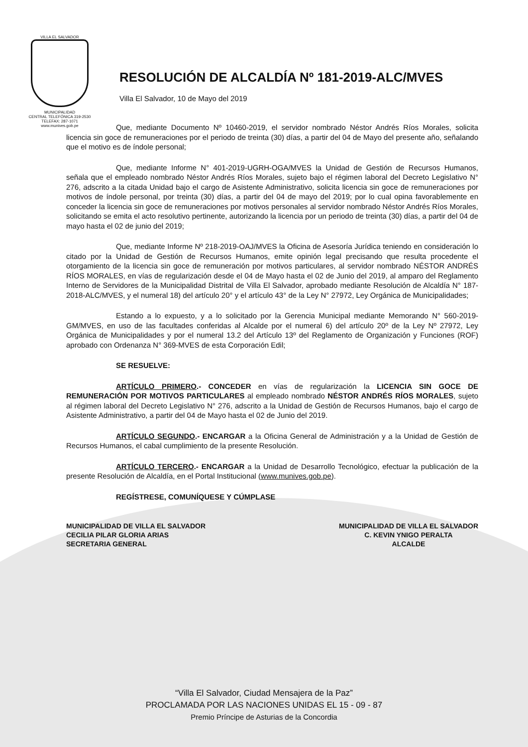VILLA EL SALVADOR
MUNICIPALIDAD
CENTRAL TELEFÓNICA 319-2530
TELEFAX: 287-1071
www.munives.gob.pe
RESOLUCIÓN DE ALCALDÍA Nº 181-2019-ALC/MVES
Villa El Salvador, 10 de Mayo del 2019
Que, mediante Documento Nº 10460-2019, el servidor nombrado Néstor Andrés Ríos Morales, solicita licencia sin goce de remuneraciones por el periodo de treinta (30) días, a partir del 04 de Mayo del presente año, señalando que el motivo es de índole personal;
Que, mediante Informe N° 401-2019-UGRH-OGA/MVES la Unidad de Gestión de Recursos Humanos, señala que el empleado nombrado Néstor Andrés Ríos Morales, sujeto bajo el régimen laboral del Decreto Legislativo N° 276, adscrito a la citada Unidad bajo el cargo de Asistente Administrativo, solicita licencia sin goce de remuneraciones por motivos de índole personal, por treinta (30) días, a partir del 04 de mayo del 2019; por lo cual opina favorablemente en conceder la licencia sin goce de remuneraciones por motivos personales al servidor nombrado Néstor Andrés Ríos Morales, solicitando se emita el acto resolutivo pertinente, autorizando la licencia por un periodo de treinta (30) días, a partir del 04 de mayo hasta el 02 de junio del 2019;
Que, mediante Informe Nº 218-2019-OAJ/MVES la Oficina de Asesoría Jurídica teniendo en consideración lo citado por la Unidad de Gestión de Recursos Humanos, emite opinión legal precisando que resulta procedente el otorgamiento de la licencia sin goce de remuneración por motivos particulares, al servidor nombrado NÉSTOR ANDRÉS RÍOS MORALES, en vías de regularización desde el 04 de Mayo hasta el 02 de Junio del 2019, al amparo del Reglamento Interno de Servidores de la Municipalidad Distrital de Villa El Salvador, aprobado mediante Resolución de Alcaldía N° 187-2018-ALC/MVES, y el numeral 18) del artículo 20° y el artículo 43° de la Ley N° 27972, Ley Orgánica de Municipalidades;
Estando a lo expuesto, y a lo solicitado por la Gerencia Municipal mediante Memorando N° 560-2019-GM/MVES, en uso de las facultades conferidas al Alcalde por el numeral 6) del artículo 20º de la Ley Nº 27972, Ley Orgánica de Municipalidades y por el numeral 13.2 del Artículo 13º del Reglamento de Organización y Funciones (ROF) aprobado con Ordenanza N° 369-MVES de esta Corporación Edil;
SE RESUELVE:
ARTÍCULO PRIMERO.- CONCEDER en vías de regularización la LICENCIA SIN GOCE DE REMUNERACIÓN POR MOTIVOS PARTICULARES al empleado nombrado NÉSTOR ANDRÉS RÍOS MORALES, sujeto al régimen laboral del Decreto Legislativo N° 276, adscrito a la Unidad de Gestión de Recursos Humanos, bajo el cargo de Asistente Administrativo, a partir del 04 de Mayo hasta el 02 de Junio del 2019.
ARTÍCULO SEGUNDO.- ENCARGAR a la Oficina General de Administración y a la Unidad de Gestión de Recursos Humanos, el cabal cumplimiento de la presente Resolución.
ARTÍCULO TERCERO.- ENCARGAR a la Unidad de Desarrollo Tecnológico, efectuar la publicación de la presente Resolución de Alcaldía, en el Portal Institucional (www.munives.gob.pe).
REGÍSTRESE, COMUNÍQUESE Y CÚMPLASE
MUNICIPALIDAD DE VILLA EL SALVADOR
CECILIA PILAR GLORIA ARIAS
SECRETARIA GENERAL
MUNICIPALIDAD DE VILLA EL SALVADOR
C. KEVIN YNIGO PERALTA
ALCALDE
“Villa El Salvador, Ciudad Mensajera de la Paz”
PROCLAMADA POR LAS NACIONES UNIDAS EL 15 - 09 - 87
Premio Príncipe de Asturias de la Concordia